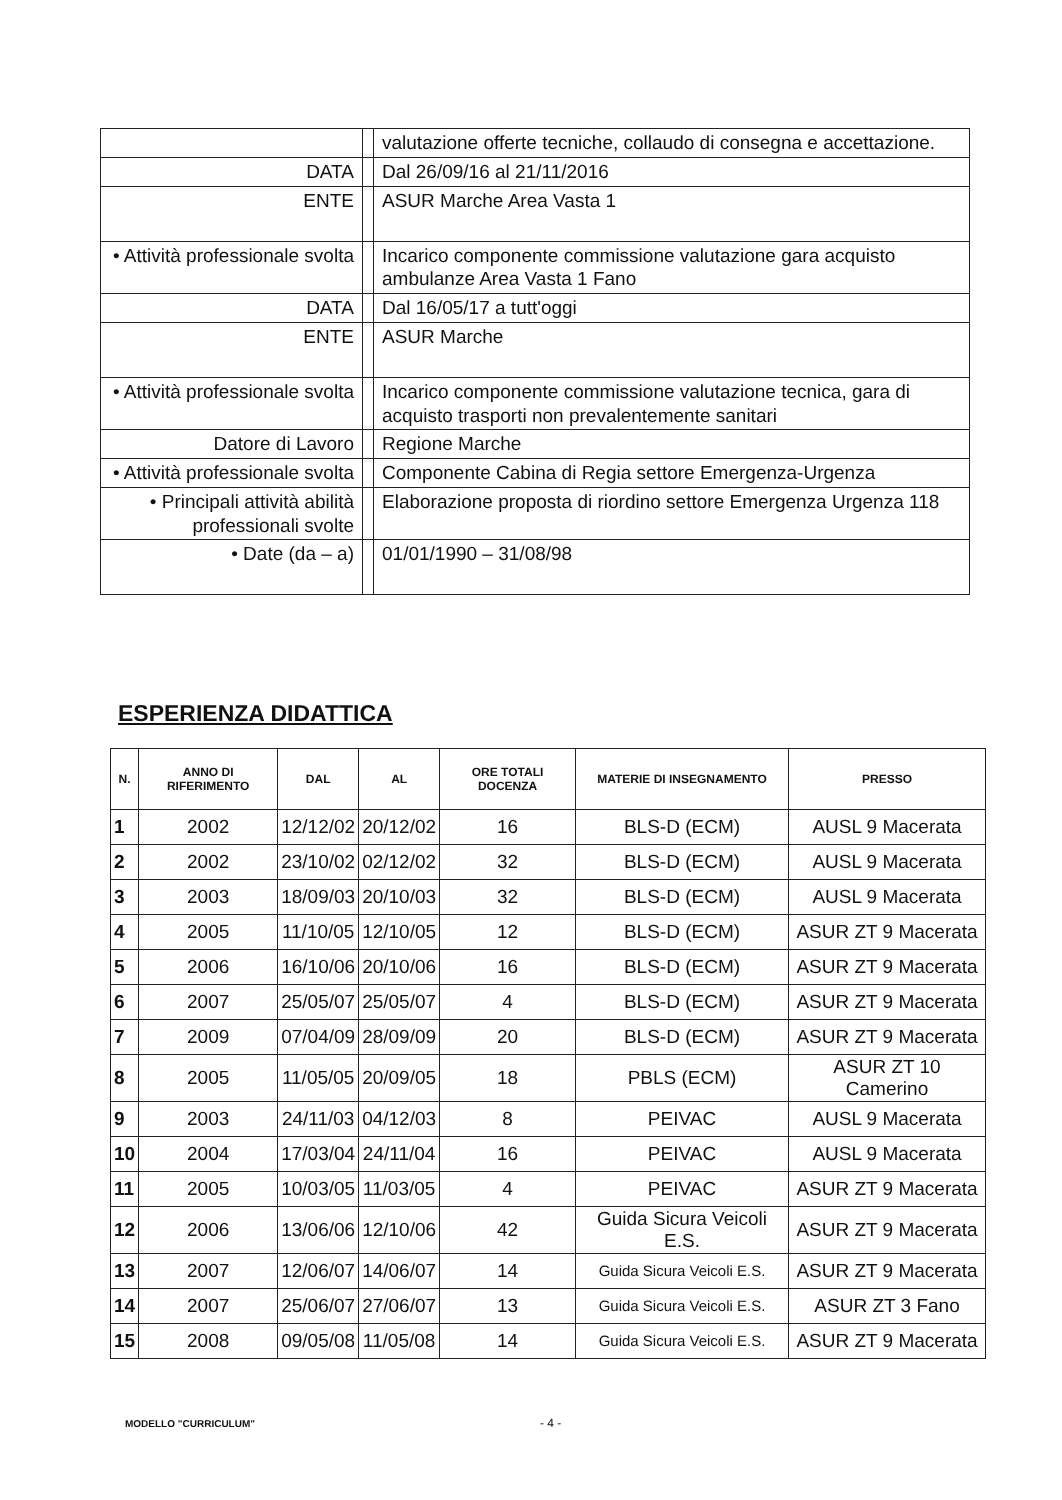| | | valutazione offerte tecniche, collaudo di consegna e accettazione. |
| DATA | | Dal 26/09/16 al 21/11/2016 |
| ENTE | | ASUR Marche Area Vasta 1 |
| • Attività professionale svolta | | Incarico componente commissione valutazione gara acquisto ambulanze Area Vasta 1 Fano |
| DATA | | Dal 16/05/17 a tutt'oggi |
| ENTE | | ASUR Marche |
| • Attività professionale svolta | | Incarico componente commissione valutazione tecnica, gara di acquisto trasporti non prevalentemente sanitari |
| Datore di Lavoro | | Regione Marche |
| • Attività professionale svolta | | Componente Cabina di Regia settore Emergenza-Urgenza |
| • Principali attività abilità professionali svolte | | Elaborazione proposta di riordino settore Emergenza Urgenza 118 |
| • Date (da – a) | | 01/01/1990 – 31/08/98 |
ESPERIENZA DIDATTICA
| N. | ANNO DI RIFERIMENTO | DAL | AL | ORE TOTALI DOCENZA | MATERIE DI INSEGNAMENTO | PRESSO |
| --- | --- | --- | --- | --- | --- | --- |
| 1 | 2002 | 12/12/02 | 20/12/02 | 16 | BLS-D (ECM) | AUSL 9 Macerata |
| 2 | 2002 | 23/10/02 | 02/12/02 | 32 | BLS-D (ECM) | AUSL 9 Macerata |
| 3 | 2003 | 18/09/03 | 20/10/03 | 32 | BLS-D (ECM) | AUSL 9 Macerata |
| 4 | 2005 | 11/10/05 | 12/10/05 | 12 | BLS-D (ECM) | ASUR ZT 9 Macerata |
| 5 | 2006 | 16/10/06 | 20/10/06 | 16 | BLS-D (ECM) | ASUR ZT 9 Macerata |
| 6 | 2007 | 25/05/07 | 25/05/07 | 4 | BLS-D (ECM) | ASUR ZT 9 Macerata |
| 7 | 2009 | 07/04/09 | 28/09/09 | 20 | BLS-D (ECM) | ASUR ZT 9 Macerata |
| 8 | 2005 | 11/05/05 | 20/09/05 | 18 | PBLS (ECM) | ASUR ZT 10 Camerino |
| 9 | 2003 | 24/11/03 | 04/12/03 | 8 | PEIVAC | AUSL 9 Macerata |
| 10 | 2004 | 17/03/04 | 24/11/04 | 16 | PEIVAC | AUSL 9 Macerata |
| 11 | 2005 | 10/03/05 | 11/03/05 | 4 | PEIVAC | ASUR ZT 9 Macerata |
| 12 | 2006 | 13/06/06 | 12/10/06 | 42 | Guida Sicura Veicoli E.S. | ASUR ZT 9 Macerata |
| 13 | 2007 | 12/06/07 | 14/06/07 | 14 | Guida Sicura Veicoli E.S. | ASUR ZT 9 Macerata |
| 14 | 2007 | 25/06/07 | 27/06/07 | 13 | Guida Sicura Veicoli E.S. | ASUR ZT 3 Fano |
| 15 | 2008 | 09/05/08 | 11/05/08 | 14 | Guida Sicura Veicoli E.S. | ASUR ZT 9 Macerata |
MODELLO "CURRICULUM" - 4 -